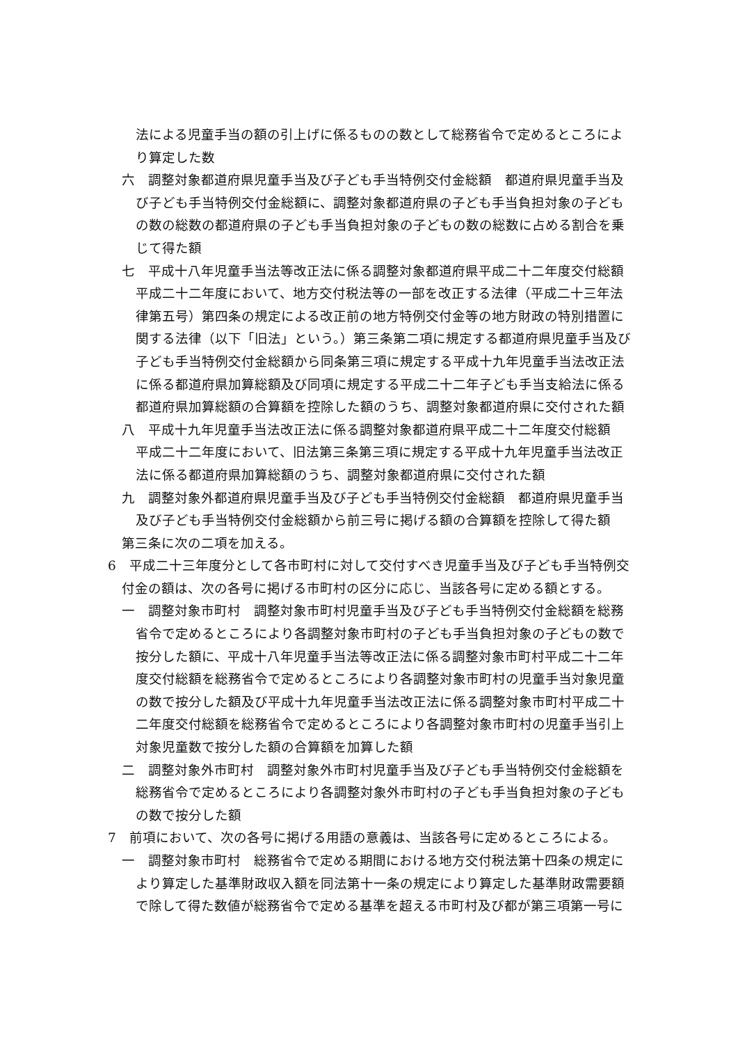法による児童手当の額の引上げに係るものの数として総務省令で定めるところにより算定した数
六　調整対象都道府県児童手当及び子ども手当特例交付金総額　都道府県児童手当及び子ども手当特例交付金総額に、調整対象都道府県の子ども手当負担対象の子どもの数の総数の都道府県の子ども手当負担対象の子どもの数の総数に占める割合を乗じて得た額
七　平成十八年児童手当法等改正法に係る調整対象都道府県平成二十二年度交付総額　平成二十二年度において、地方交付税法等の一部を改正する法律（平成二十三年法律第五号）第四条の規定による改正前の地方特例交付金等の地方財政の特別措置に関する法律（以下「旧法」という。）第三条第二項に規定する都道府県児童手当及び子ども手当特例交付金総額から同条第三項に規定する平成十九年児童手当法改正法に係る都道府県加算総額及び同項に規定する平成二十二年子ども手当支給法に係る都道府県加算総額の合算額を控除した額のうち、調整対象都道府県に交付された額
八　平成十九年児童手当法改正法に係る調整対象都道府県平成二十二年度交付総額　平成二十二年度において、旧法第三条第三項に規定する平成十九年児童手当法改正法に係る都道府県加算総額のうち、調整対象都道府県に交付された額
九　調整対象外都道府県児童手当及び子ども手当特例交付金総額　都道府県児童手当及び子ども手当特例交付金総額から前三号に掲げる額の合算額を控除して得た額
第三条に次の二項を加える。
6　平成二十三年度分として各市町村に対して交付すべき児童手当及び子ども手当特例交付金の額は、次の各号に掲げる市町村の区分に応じ、当該各号に定める額とする。
一　調整対象市町村　調整対象市町村児童手当及び子ども手当特例交付金総額を総務省令で定めるところにより各調整対象市町村の子ども手当負担対象の子どもの数で按分した額に、平成十八年児童手当法等改正法に係る調整対象市町村平成二十二年度交付総額を総務省令で定めるところにより各調整対象市町村の児童手当対象児童の数で按分した額及び平成十九年児童手当法改正法に係る調整対象市町村平成二十二年度交付総額を総務省令で定めるところにより各調整対象市町村の児童手当引上対象児童数で按分した額の合算額を加算した額
二　調整対象外市町村　調整対象外市町村児童手当及び子ども手当特例交付金総額を総務省令で定めるところにより各調整対象外市町村の子ども手当負担対象の子どもの数で按分した額
7　前項において、次の各号に掲げる用語の意義は、当該各号に定めるところによる。
一　調整対象市町村　総務省令で定める期間における地方交付税法第十四条の規定により算定した基準財政収入額を同法第十一条の規定により算定した基準財政需要額で除して得た数値が総務省令で定める基準を超える市町村及び都が第三項第一号に